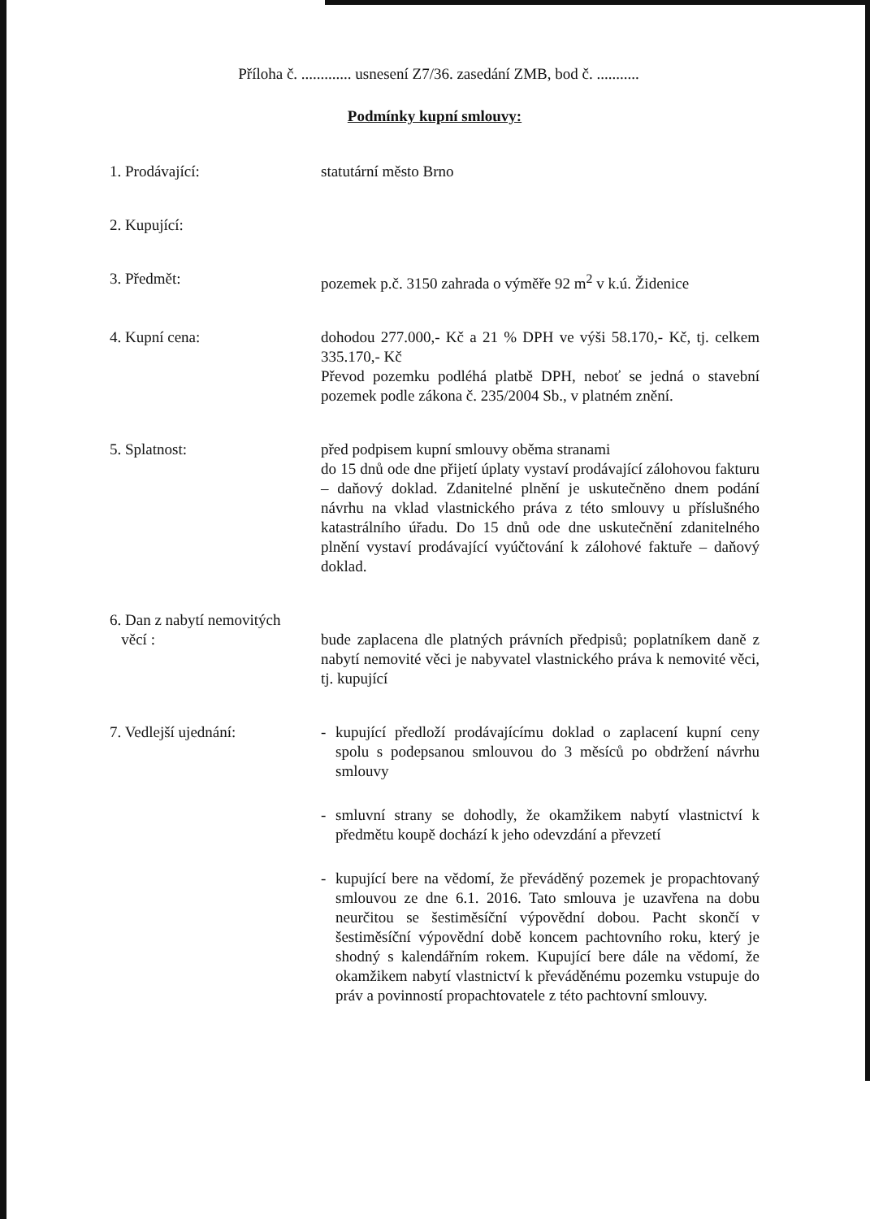Příloha č. ............. usnesení Z7/36. zasedání ZMB, bod č. ...........
Podmínky kupní smlouvy:
1. Prodávající: statutární město Brno
2. Kupující:
3. Předmět: pozemek p.č. 3150 zahrada o výměře 92 m<sup>2</sup> v k.ú. Židenice
4. Kupní cena: dohodou 277.000,- Kč a 21 % DPH ve výši 58.170,- Kč, tj. celkem 335.170,- Kč
Převod pozemku podléhá platbě DPH, neboť se jedná o stavební pozemek podle zákona č. 235/2004 Sb., v platném znění.
5. Splatnost: před podpisem kupní smlouvy oběma stranami
do 15 dnů ode dne přijetí úplaty vystaví prodávající zálohovou fakturu – daňový doklad. Zdanitelné plnění je uskutečněno dnem podání návrhu na vklad vlastnického práva z této smlouvy u příslušného katastrálního úřadu. Do 15 dnů ode dne uskutečnění zdanitelného plnění vystaví prodávající vyúčtování k zálohové faktuře – daňový doklad.
6. Dan z nabytí nemovitých
věcí :
bude zaplacena dle platných právních předpisů; poplatníkem daně z nabytí nemovité věci je nabyvatel vlastnického práva k nemovité věci, tj. kupující
7. Vedlejší ujednání: - kupující předloží prodávajícímu doklad o zaplacení kupní ceny spolu s podepsanou smlouvou do 3 měsíců po obdržení návrhu smlouvy
- smluvní strany se dohodly, že okamžikem nabytí vlastnictví k předmětu koupě dochází k jeho odevzdání a převzetí
- kupující bere na vědomí, že převáděný pozemek je propachtovaný smlouvou ze dne 6.1. 2016. Tato smlouva je uzavřena na dobu neurčitou se šestiměsíční výpovědní dobou. Pacht skončí v šestiměsíční výpovědní době koncem pachtovního roku, který je shodný s kalendářním rokem. Kupující bere dále na vědomí, že okamžikem nabytí vlastnictví k převáděnému pozemku vstupuje do práv a povinností propachtovatele z této pachtovní smlouvy.